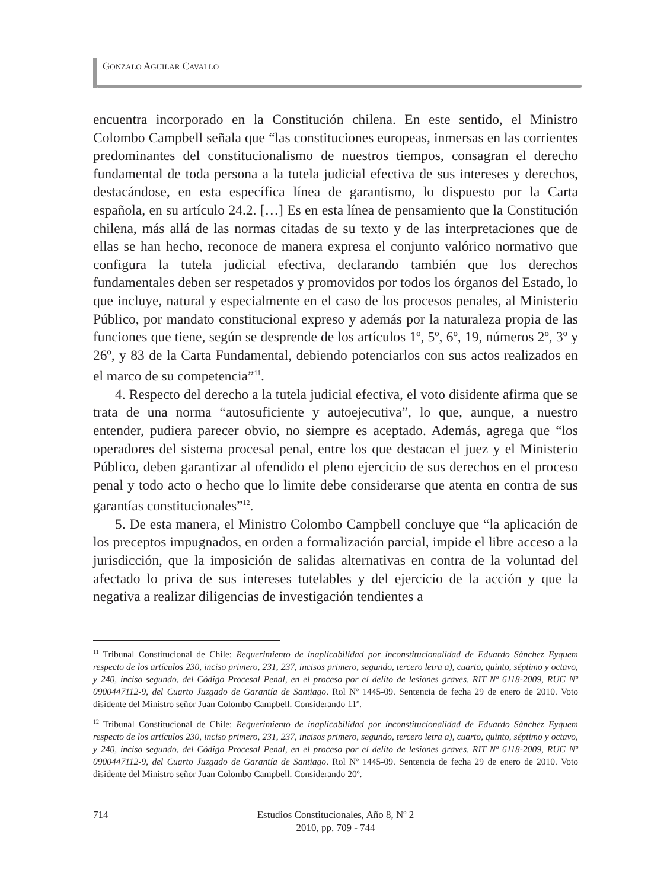GONZALO AGUILAR CAVALLO
encuentra incorporado en la Constitución chilena. En este sentido, el Ministro Colombo Campbell señala que “las constituciones europeas, inmersas en las corrientes predominantes del constitucionalismo de nuestros tiempos, consagran el derecho fundamental de toda persona a la tutela judicial efectiva de sus intereses y derechos, destacándose, en esta específica línea de garantismo, lo dispuesto por la Carta española, en su artículo 24.2. […] Es en esta línea de pensamiento que la Constitución chilena, más allá de las normas citadas de su texto y de las interpretaciones que de ellas se han hecho, reconoce de manera expresa el conjunto valórico normativo que configura la tutela judicial efectiva, declarando también que los derechos fundamentales deben ser respetados y promovidos por todos los órganos del Estado, lo que incluye, natural y especialmente en el caso de los procesos penales, al Ministerio Público, por mandato constitucional expreso y además por la naturaleza propia de las funciones que tiene, según se desprende de los artículos 1º, 5º, 6º, 19, números 2º, 3º y 26º, y 83 de la Carta Fundamental, debiendo potenciarlos con sus actos realizados en el marco de su competencia”<sup>11</sup>.
4. Respecto del derecho a la tutela judicial efectiva, el voto disidente afirma que se trata de una norma “autosuficiente y autoejecutiva”, lo que, aunque, a nuestro entender, pudiera parecer obvio, no siempre es aceptado. Además, agrega que “los operadores del sistema procesal penal, entre los que destacan el juez y el Ministerio Público, deben garantizar al ofendido el pleno ejercicio de sus derechos en el proceso penal y todo acto o hecho que lo limite debe considerarse que atenta en contra de sus garantías constitucionales”<sup>12</sup>.
5. De esta manera, el Ministro Colombo Campbell concluye que “la aplicación de los preceptos impugnados, en orden a formalización parcial, impide el libre acceso a la jurisdicción, que la imposición de salidas alternativas en contra de la voluntad del afectado lo priva de sus intereses tutelables y del ejercicio de la acción y que la negativa a realizar diligencias de investigación tendientes a
<sup>11</sup> Tribunal Constitucional de Chile: Requerimiento de inaplicabilidad por inconstitucionalidad de Eduardo Sánchez Eyquem respecto de los artículos 230, inciso primero, 231, 237, incisos primero, segundo, tercero letra a), cuarto, quinto, séptimo y octavo, y 240, inciso segundo, del Código Procesal Penal, en el proceso por el delito de lesiones graves, RIT Nº 6118-2009, RUC Nº 0900447112-9, del Cuarto Juzgado de Garantía de Santiago. Rol Nº 1445-09. Sentencia de fecha 29 de enero de 2010. Voto disidente del Ministro señor Juan Colombo Campbell. Considerando 11º.
<sup>12</sup> Tribunal Constitucional de Chile: Requerimiento de inaplicabilidad por inconstitucionalidad de Eduardo Sánchez Eyquem respecto de los artículos 230, inciso primero, 231, 237, incisos primero, segundo, tercero letra a), cuarto, quinto, séptimo y octavo, y 240, inciso segundo, del Código Procesal Penal, en el proceso por el delito de lesiones graves, RIT Nº 6118-2009, RUC Nº 0900447112-9, del Cuarto Juzgado de Garantía de Santiago. Rol Nº 1445-09. Sentencia de fecha 29 de enero de 2010. Voto disidente del Ministro señor Juan Colombo Campbell. Considerando 20º.
714
Estudios Constitucionales, Año 8, Nº 2
2010, pp. 709 - 744